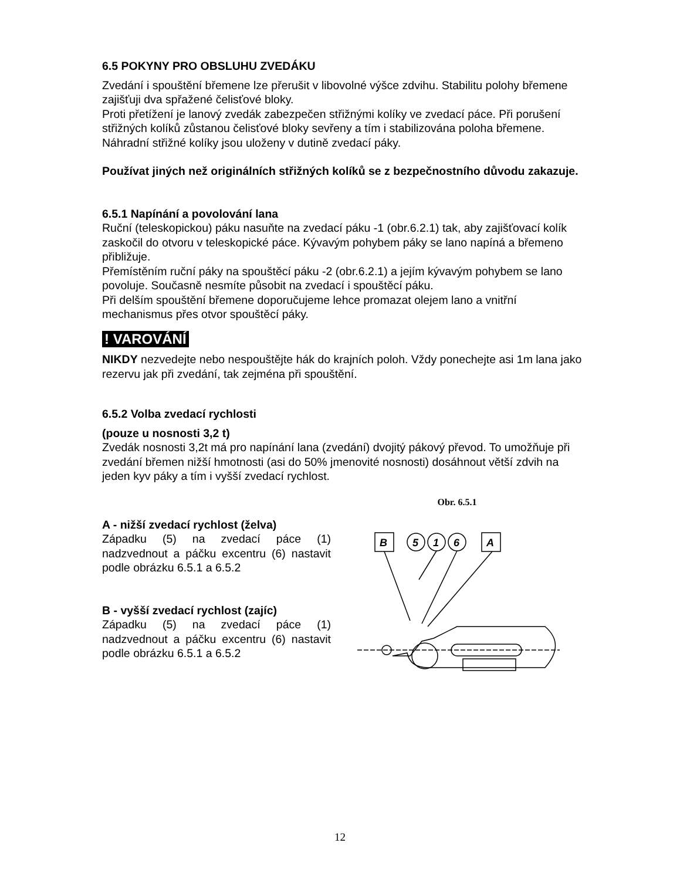6.5 POKYNY PRO OBSLUHU ZVEDÁKU
Zvedání i spouštění břemene lze přerušit v libovolné výšce zdvihu. Stabilitu polohy břemene zajišťuji dva spřažené čelisťové bloky.
Proti přetížení je lanový zvedák zabezpečen střižnými kolíky ve zvedací páce. Při porušení střižných kolíků zůstanou čelisťové bloky sevřeny a tím i stabilizována poloha břemene. Náhradní střižné kolíky jsou uloženy v dutině zvedací páky.
Používat jiných než originálních střižných kolíků se z bezpečnostního důvodu zakazuje.
6.5.1 Napínání a povolování lana
Ruční (teleskopickou) páku nasuňte na zvedací páku -1 (obr.6.2.1) tak, aby zajišťovací kolík zaskočil do otvoru v teleskopické páce. Kývavým pohybem páky se lano napíná a břemeno přibližuje.
Přemístěním ruční páky na spouštěcí páku -2 (obr.6.2.1) a jejím kývavým pohybem se lano povoluje. Současně nesmíte působit na zvedací i spouštěcí páku.
Při delším spouštění břemene doporučujeme lehce promazat olejem lano a vnitřní mechanismus přes otvor spouštěcí páky.
! VAROVÁNÍ
NIKDY nezvedejte nebo nespouštějte hák do krajních poloh. Vždy ponechejte asi 1m lana jako rezervu jak při zvedání, tak zejména při spouštění.
6.5.2 Volba zvedací rychlosti
(pouze u nosnosti 3,2 t)
Zvedák nosnosti 3,2t má pro napínání lana (zvedání) dvojitý pákový převod. To umožňuje při zvedání břemen nižší hmotnosti (asi do 50% jmenovité nosnosti) dosáhnout větší zdvih na jeden kyv páky a tím i vyšší zvedací rychlost.
A - nižší zvedací rychlost (želva)
Západku (5) na zvedací páce (1) nadzvednout a páčku excentru (6) nastavit podle obrázku 6.5.1 a 6.5.2
B - vyšší zvedací rychlost (zajíc)
Západku (5) na zvedací páce (1) nadzvednout a páčku excentru (6) nastavit podle obrázku 6.5.1 a 6.5.2
Obr. 6.5.1
B
5
1
6
A
12